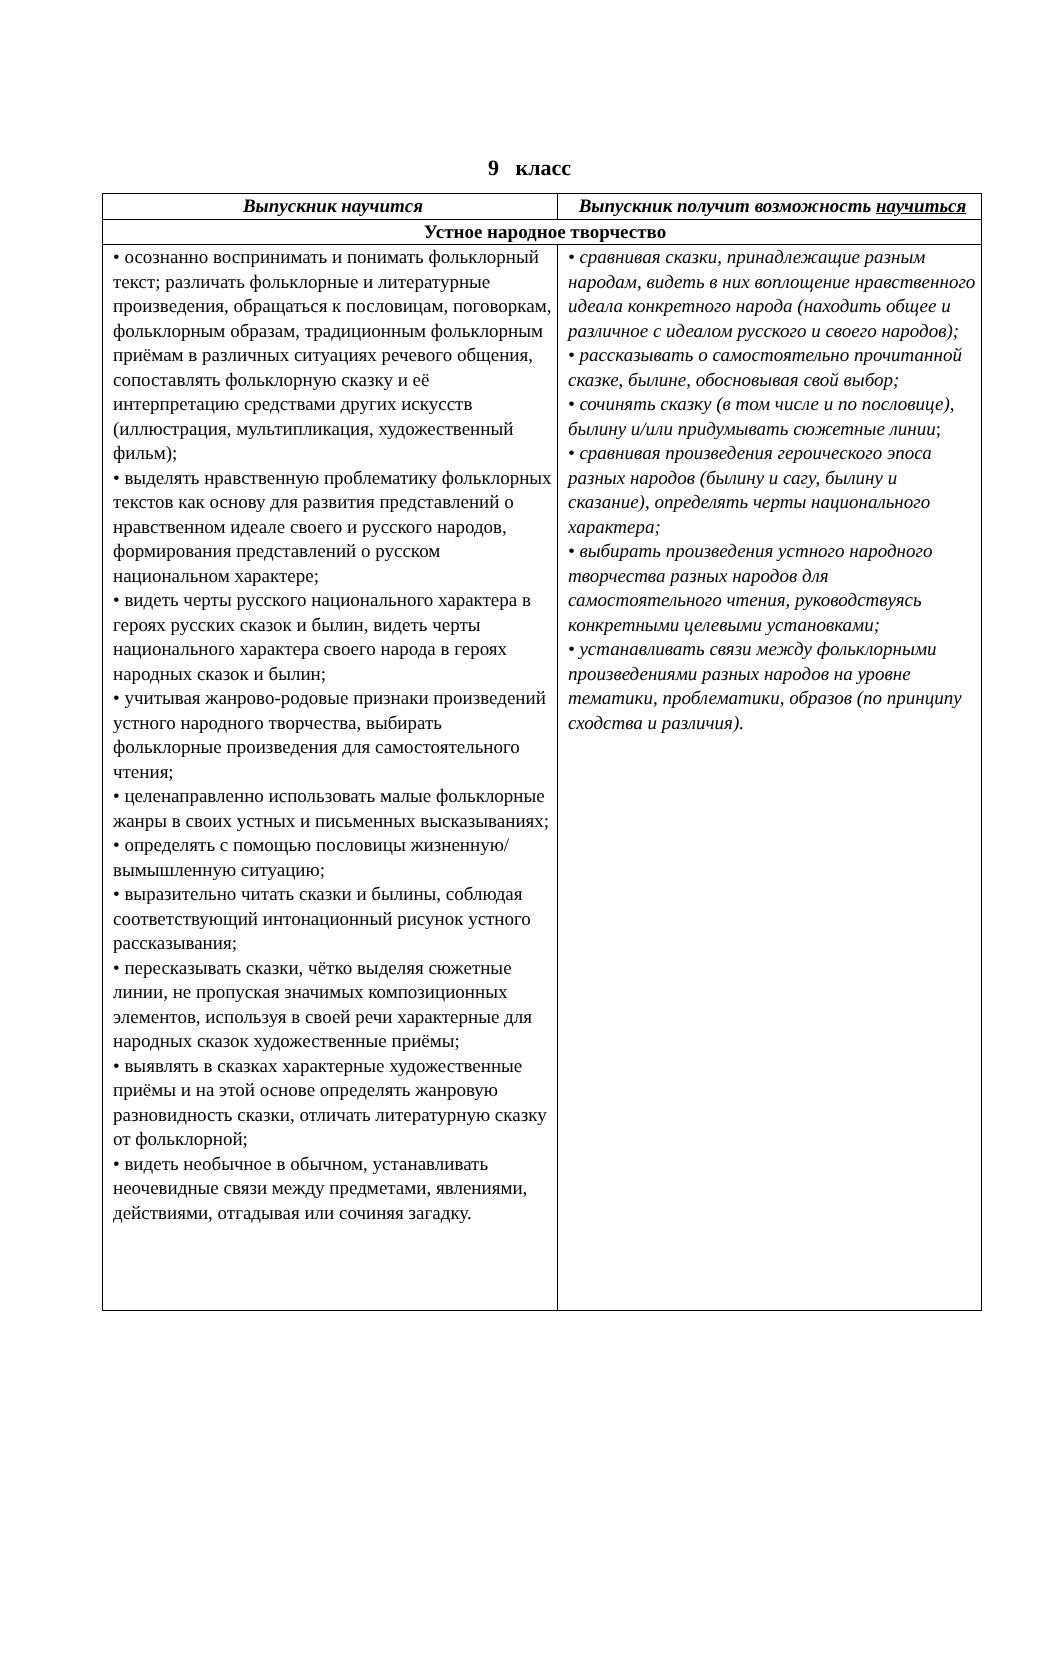9 класс
| Выпускник научится | Выпускник получит возможность научиться |
| --- | --- |
| Устное народное творчество | |
| • осознанно воспринимать и понимать фольклорный текст; различать фольклорные и литературные произведения, обращаться к пословицам, поговоркам, фольклорным образам, традиционным фольклорным приёмам в различных ситуациях речевого общения, сопоставлять фольклорную сказку и её интерпретацию средствами других искусств (иллюстрация, мультипликация, художественный фильм); • выделять нравственную проблематику фольклорных текстов как основу для развития представлений о нравственном идеале своего и русского народов, формирования представлений о русском национальном характере; • видеть черты русского национального характера в героях русских сказок и былин, видеть черты национального характера своего народа в героях народных сказок и былин; • учитывая жанрово-родовые признаки произведений устного народного творчества, выбирать фольклорные произведения для самостоятельного чтения; • целенаправленно использовать малые фольклорные жанры в своих устных и письменных высказываниях; • определять с помощью пословицы жизненную/вымышленную ситуацию; • выразительно читать сказки и былины, соблюдая соответствующий интонационный рисунок устного рассказывания; • пересказывать сказки, чётко выделяя сюжетные линии, не пропуская значимых композиционных элементов, используя в своей речи характерные для народных сказок художественные приёмы; • выявлять в сказках характерные художественные приёмы и на этой основе определять жанровую разновидность сказки, отличать литературную сказку от фольклорной; • видеть необычное в обычном, устанавливать неочевидные связи между предметами, явлениями, действиями, отгадывая или сочиняя загадку. | • сравнивая сказки, принадлежащие разным народам, видеть в них воплощение нравственного идеала конкретного народа (находить общее и различное с идеалом русского и своего народов); • рассказывать о самостоятельно прочитанной сказке, былине, обосновывая свой выбор; • сочинять сказку (в том числе и по пословице), былину и/или придумывать сюжетные линии ; • сравнивая произведения героического эпоса разных народов (былину и сагу, былину и сказание), определять черты национального характера; • выбирать произведения устного народного творчества разных народов для самостоятельного чтения, руководствуясь конкретными целевыми установками; • устанавливать связи между фольклорными произведениями разных народов на уровне тематики, проблематики, образов (по принципу сходства и различия). |